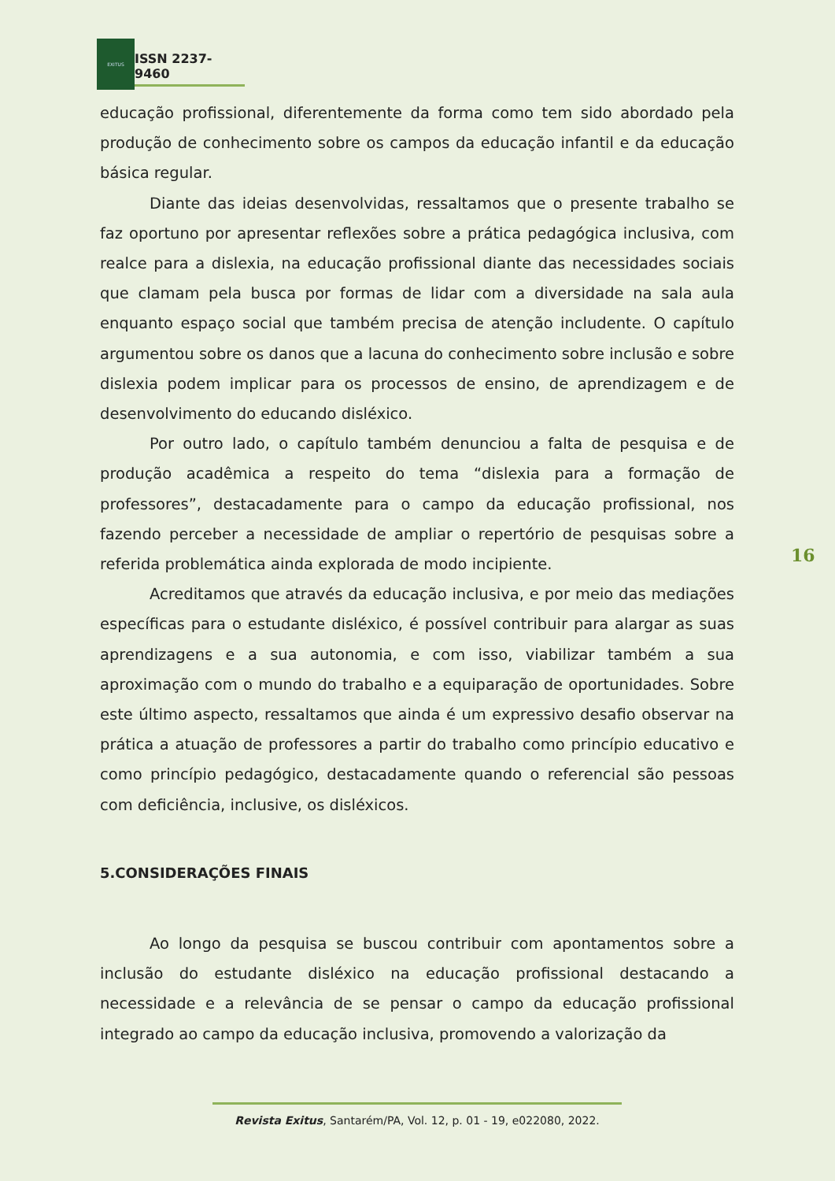EXITUS
ISSN 2237-9460
educação profissional, diferentemente da forma como tem sido abordado pela produção de conhecimento sobre os campos da educação infantil e da educação básica regular.
Diante das ideias desenvolvidas, ressaltamos que o presente trabalho se faz oportuno por apresentar reflexões sobre a prática pedagógica inclusiva, com realce para a dislexia, na educação profissional diante das necessidades sociais que clamam pela busca por formas de lidar com a diversidade na sala aula enquanto espaço social que também precisa de atenção includente. O capítulo argumentou sobre os danos que a lacuna do conhecimento sobre inclusão e sobre dislexia podem implicar para os processos de ensino, de aprendizagem e de desenvolvimento do educando disléxico.
Por outro lado, o capítulo também denunciou a falta de pesquisa e de produção acadêmica a respeito do tema “dislexia para a formação de professores”, destacadamente para o campo da educação profissional, nos fazendo perceber a necessidade de ampliar o repertório de pesquisas sobre a referida problemática ainda explorada de modo incipiente.
Acreditamos que através da educação inclusiva, e por meio das mediações específicas para o estudante disléxico, é possível contribuir para alargar as suas aprendizagens e a sua autonomia, e com isso, viabilizar também a sua aproximação com o mundo do trabalho e a equiparação de oportunidades. Sobre este último aspecto, ressaltamos que ainda é um expressivo desafio observar na prática a atuação de professores a partir do trabalho como princípio educativo e como princípio pedagógico, destacadamente quando o referencial são pessoas com deficiência, inclusive, os disléxicos.
5.CONSIDERAÇÕES FINAIS
Ao longo da pesquisa se buscou contribuir com apontamentos sobre a inclusão do estudante disléxico na educação profissional destacando a necessidade e a relevância de se pensar o campo da educação profissional integrado ao campo da educação inclusiva, promovendo a valorização da
16
Revista Exitus, Santarém/PA, Vol. 12, p. 01 - 19, e022080, 2022.